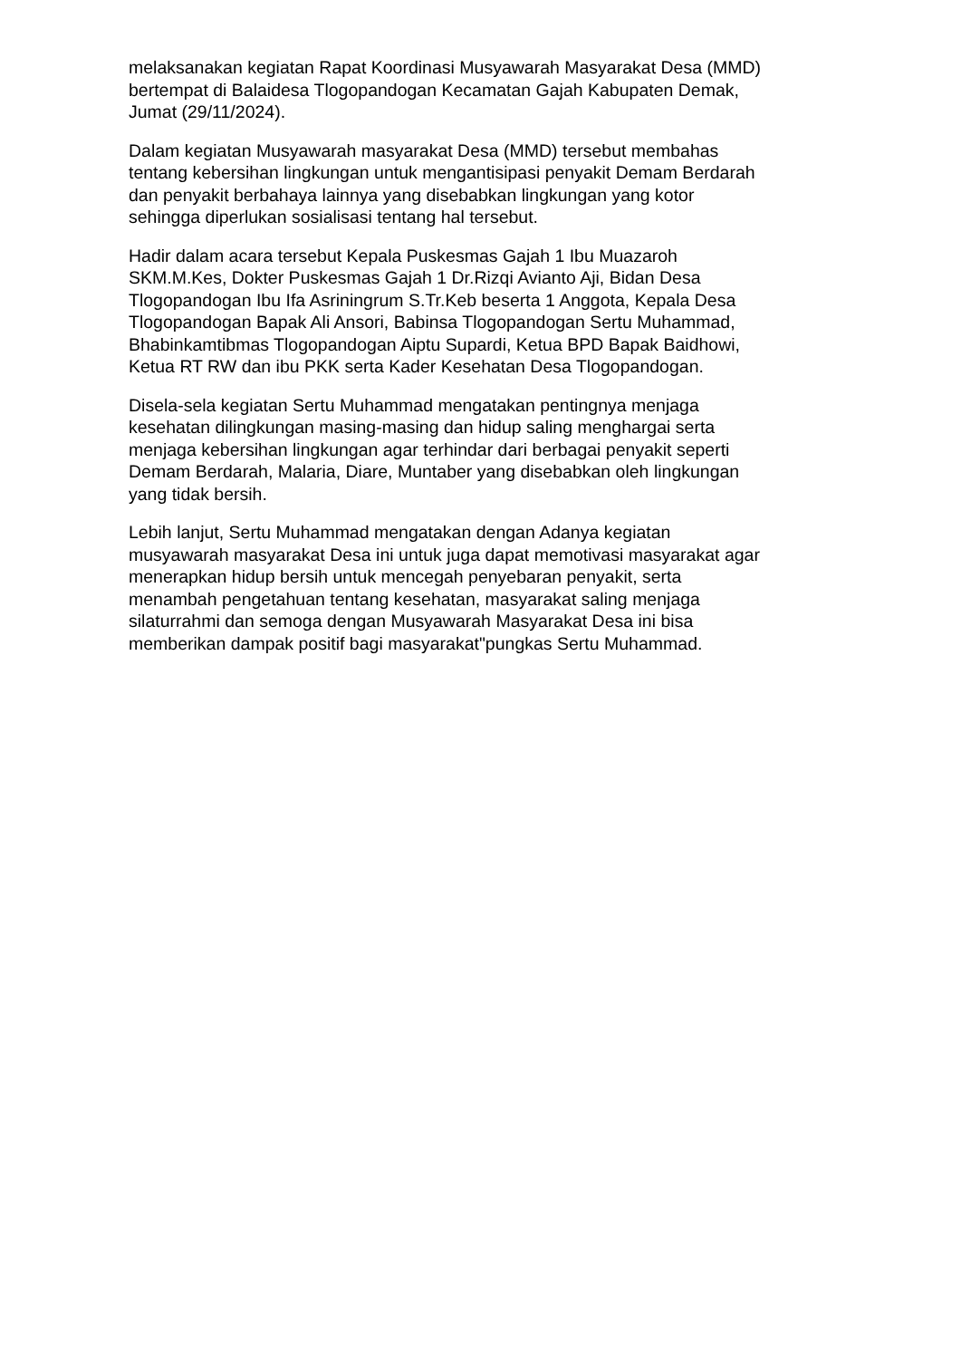melaksanakan kegiatan Rapat Koordinasi Musyawarah Masyarakat Desa (MMD) bertempat di Balaidesa Tlogopandogan Kecamatan Gajah Kabupaten Demak, Jumat (29/11/2024).
Dalam kegiatan Musyawarah masyarakat Desa (MMD) tersebut membahas tentang kebersihan lingkungan untuk mengantisipasi penyakit Demam Berdarah dan penyakit berbahaya lainnya yang disebabkan lingkungan yang kotor sehingga diperlukan sosialisasi tentang hal tersebut.
Hadir dalam acara tersebut Kepala Puskesmas Gajah 1 Ibu Muazaroh SKM.M.Kes, Dokter Puskesmas Gajah 1 Dr.Rizqi Avianto Aji, Bidan Desa Tlogopandogan Ibu Ifa Asriningrum S.Tr.Keb beserta 1 Anggota, Kepala Desa Tlogopandogan Bapak Ali Ansori, Babinsa Tlogopandogan Sertu Muhammad, Bhabinkamtibmas Tlogopandogan Aiptu Supardi, Ketua BPD Bapak Baidhowi, Ketua RT RW dan ibu PKK serta Kader Kesehatan Desa Tlogopandogan.
Disela-sela kegiatan Sertu Muhammad mengatakan pentingnya menjaga kesehatan dilingkungan masing-masing dan hidup saling menghargai serta menjaga kebersihan lingkungan agar terhindar dari berbagai penyakit seperti Demam Berdarah, Malaria, Diare, Muntaber yang disebabkan oleh lingkungan yang tidak bersih.
Lebih lanjut, Sertu Muhammad mengatakan dengan Adanya kegiatan musyawarah masyarakat Desa ini untuk juga dapat memotivasi masyarakat agar menerapkan hidup bersih untuk mencegah penyebaran penyakit, serta menambah pengetahuan tentang kesehatan, masyarakat saling menjaga silaturrahmi dan semoga dengan Musyawarah Masyarakat Desa ini bisa memberikan dampak positif bagi masyarakat"pungkas Sertu Muhammad.